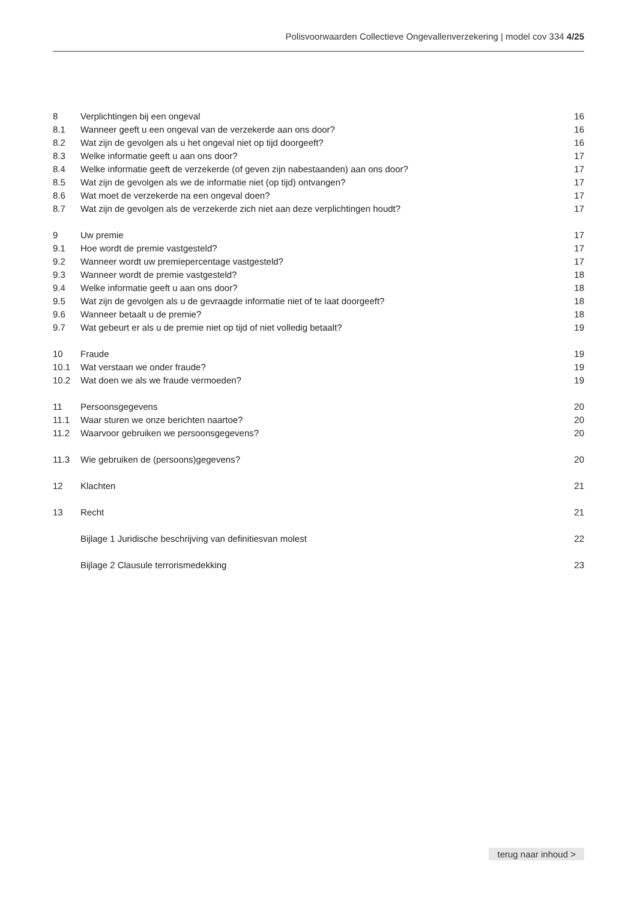Polisvoorwaarden Collectieve Ongevallenverzekering | model cov 334 4/25
8 Verplichtingen bij een ongeval 16
8.1 Wanneer geeft u een ongeval van de verzekerde aan ons door? 16
8.2 Wat zijn de gevolgen als u het ongeval niet op tijd doorgeeft? 16
8.3 Welke informatie geeft u aan ons door? 17
8.4 Welke informatie geeft de verzekerde (of geven zijn nabestaanden) aan ons door? 17
8.5 Wat zijn de gevolgen als we de informatie niet (op tijd) ontvangen? 17
8.6 Wat moet de verzekerde na een ongeval doen? 17
8.7 Wat zijn de gevolgen als de verzekerde zich niet aan deze verplichtingen houdt? 17
9 Uw premie 17
9.1 Hoe wordt de premie vastgesteld? 17
9.2 Wanneer wordt uw premiepercentage vastgesteld? 17
9.3 Wanneer wordt de premie vastgesteld? 18
9.4 Welke informatie geeft u aan ons door? 18
9.5 Wat zijn de gevolgen als u de gevraagde informatie niet of te laat doorgeeft? 18
9.6 Wanneer betaalt u de premie? 18
9.7 Wat gebeurt er als u de premie niet op tijd of niet volledig betaalt? 19
10 Fraude 19
10.1 Wat verstaan we onder fraude? 19
10.2 Wat doen we als we fraude vermoeden? 19
11 Persoonsgegevens 20
11.1 Waar sturen we onze berichten naartoe? 20
11.2 Waarvoor gebruiken we persoonsgegevens? 20
11.3 Wie gebruiken de (persoons)gegevens? 20
12 Klachten 21
13 Recht 21
Bijlage 1 Juridische beschrijving van definitiesvan molest 22
Bijlage 2 Clausule terrorismedekking 23
terug naar inhoud >